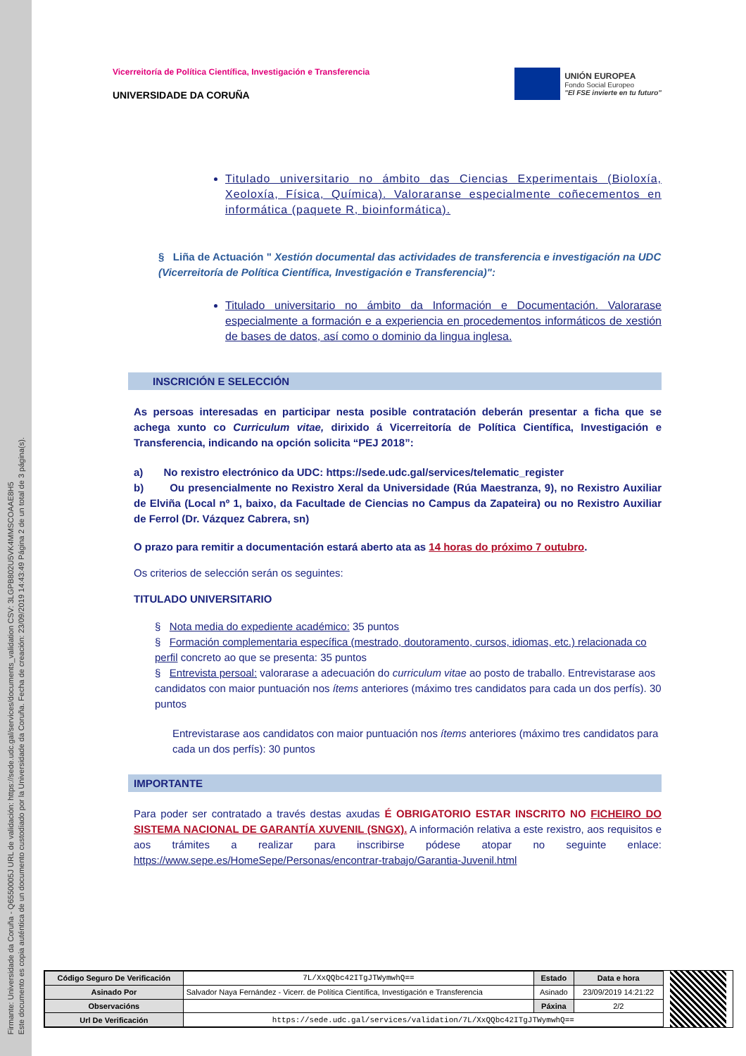Firmante: Universidade da Coruña - Q6550005J URL de validación: https://sede.udc.gal/services/documents_validation CSV: 3LGPB802U5VK4MMSCOAAE8H5
Este documento es copia auténtica de un documento custodiado por la Universidade da Coruña. Fecha de creación: 23/09/2019 14:43:49 Página 2 de un total de 3 página(s).
Vicerreitoría de Política Científica, Investigación e Transferencia
UNIVERSIDADE DA CORUÑA
UNIÓN EUROPEA
Fondo Social Europeo
"El FSE invierte en tu futuro"
Titulado universitario no ámbito das Ciencias Experimentais (Bioloxía, Xeoloxía, Física, Química). Valoraranse especialmente coñecementos en informática (paquete R, bioinformática).
§ Liña de Actuación " Xestión documental das actividades de transferencia e investigación na UDC (Vicerreitoría de Política Científica, Investigación e Transferencia)":
Titulado universitario no ámbito da Información e Documentación. Valorarase especialmente a formación e a experiencia en procedementos informáticos de xestión de bases de datos, así como o dominio da lingua inglesa.
INSCRICIÓN E SELECCIÓN
As persoas interesadas en participar nesta posible contratación deberán presentar a ficha que se achega xunto co Curriculum vitae, dirixido á Vicerreitoría de Política Científica, Investigación e Transferencia, indicando na opción solicita “PEJ 2018”:
a) No rexistro electrónico da UDC: https://sede.udc.gal/services/telematic_register
b) Ou presencialmente no Rexistro Xeral da Universidade (Rúa Maestranza, 9), no Rexistro Auxiliar de Elviña (Local nº 1, baixo, da Facultade de Ciencias no Campus da Zapateira) ou no Rexistro Auxiliar de Ferrol (Dr. Vázquez Cabrera, sn)
O prazo para remitir a documentación estará aberto ata as 14 horas do próximo 7 outubro.
Os criterios de selección serán os seguintes:
TITULADO UNIVERSITARIO
§ Nota media do expediente académico: 35 puntos
§ Formación complementaria específica (mestrado, doutoramento, cursos, idiomas, etc.) relacionada co perfil concreto ao que se presenta: 35 puntos
§ Entrevista persoal: valorarase a adecuación do curriculum vitae ao posto de traballo. Entrevistarase aos candidatos con maior puntuación nos ítems anteriores (máximo tres candidatos para cada un dos perfís). 30 puntos
Entrevistarase aos candidatos con maior puntuación nos ítems anteriores (máximo tres candidatos para cada un dos perfís): 30 puntos
IMPORTANTE
Para poder ser contratado a través destas axudas É OBRIGATORIO ESTAR INSCRITO NO FICHEIRO DO SISTEMA NACIONAL DE GARANTÍA XUVENIL (SNGX). A información relativa a este rexistro, aos requisitos e aos trámites a realizar para inscribirse pódese atopar no seguinte enlace: https://www.sepe.es/HomeSepe/Personas/encontrar-trabajo/Garantia-Juvenil.html
| Código Seguro De Verificación | 7L/XxQQbc42ITgJTWymwhQ== | Estado | Data e hora |
| Asinado Por | Salvador Naya Fernández - Vicerr. de Política Científica, Investigación e Transferencia | Asinado | 23/09/2019 14:21:22 |
| Observacións | | Páxina | 2/2 |
| Url De Verificación | https://sede.udc.gal/services/validation/7L/XxQQbc42ITgJTWymwhQ== | | |